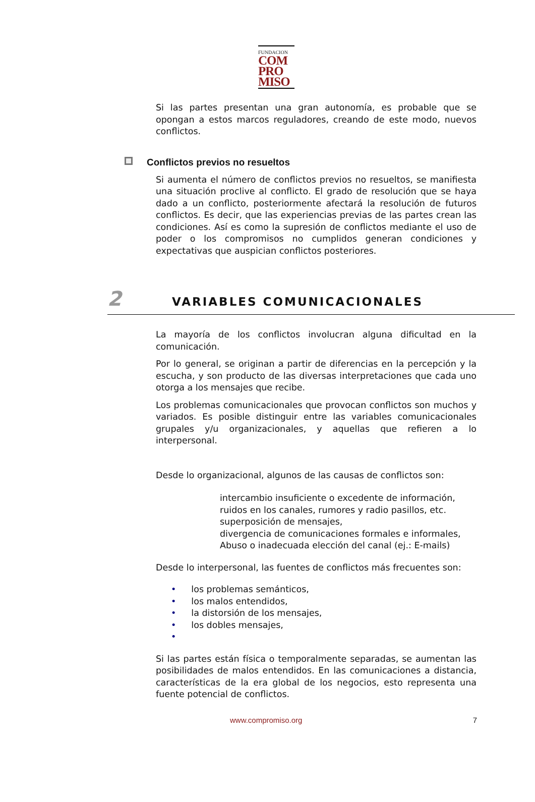FUNDACION
COM
PRO
MISO
Si las partes presentan una gran autonomía, es probable que se opongan a estos marcos reguladores, creando de este modo, nuevos conflictos.
Conflictos previos no resueltos
Si aumenta el número de conflictos previos no resueltos, se manifiesta una situación proclive al conflicto. El grado de resolución que se haya dado a un conflicto, posteriormente afectará la resolución de futuros conflictos. Es decir, que las experiencias previas de las partes crean las condiciones. Así es como la supresión de conflictos mediante el uso de poder o los compromisos no cumplidos generan condiciones y expectativas que auspician conflictos posteriores.
2 VARIABLES COMUNICACIONALES
La mayoría de los conflictos involucran alguna dificultad en la comunicación.
Por lo general, se originan a partir de diferencias en la percepción y la escucha, y son producto de las diversas interpretaciones que cada uno otorga a los mensajes que recibe.
Los problemas comunicacionales que provocan conflictos son muchos y variados. Es posible distinguir entre las variables comunicacionales grupales y/u organizacionales, y aquellas que refieren a lo interpersonal.
Desde lo organizacional, algunos de las causas de conflictos son:
intercambio insuficiente o excedente de información,
ruidos en los canales, rumores y radio pasillos, etc.
superposición de mensajes,
divergencia de comunicaciones formales e informales,
Abuso o inadecuada elección del canal (ej.: E-mails)
Desde lo interpersonal, las fuentes de conflictos más frecuentes son:
• los problemas semánticos,
• los malos entendidos,
• la distorsión de los mensajes,
• los dobles mensajes,
•
Si las partes están física o temporalmente separadas, se aumentan las posibilidades de malos entendidos. En las comunicaciones a distancia, características de la era global de los negocios, esto representa una fuente potencial de conflictos.
www.compromiso.org 7